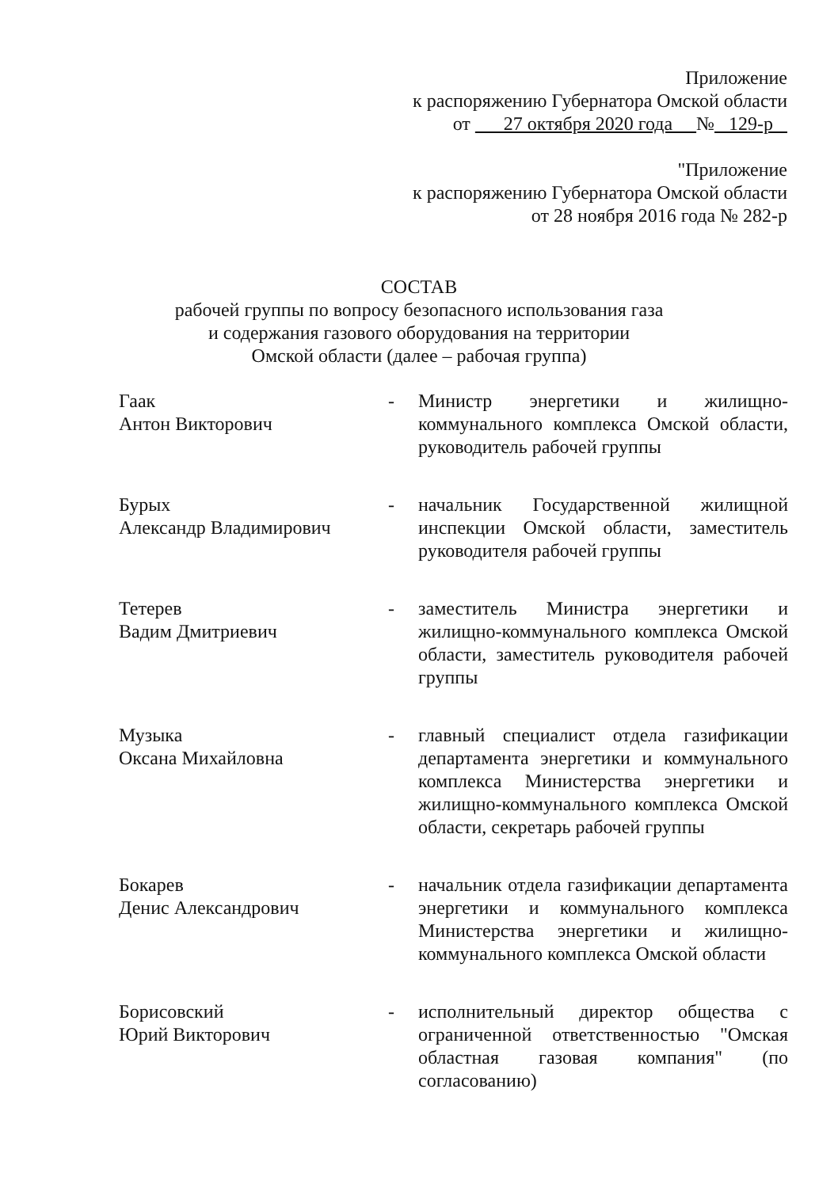Приложение
к распоряжению Губернатора Омской области
от 27 октября 2020 года № 129-р
"Приложение
к распоряжению Губернатора Омской области
от 28 ноября 2016 года № 282-р
СОСТАВ
рабочей группы по вопросу безопасного использования газа
и содержания газового оборудования на территории
Омской области (далее – рабочая группа)
Гаак
Антон Викторович
- Министр энергетики и жилищно-коммунального комплекса Омской области, руководитель рабочей группы
Бурых
Александр Владимирович
- начальник Государственной жилищной инспекции Омской области, заместитель руководителя рабочей группы
Тетерев
Вадим Дмитриевич
- заместитель Министра энергетики и жилищно-коммунального комплекса Омской области, заместитель руководителя рабочей группы
Музыка
Оксана Михайловна
- главный специалист отдела газификации департамента энергетики и коммунального комплекса Министерства энергетики и жилищно-коммунального комплекса Омской области, секретарь рабочей группы
Бокарев
Денис Александрович
- начальник отдела газификации департамента энергетики и коммунального комплекса Министерства энергетики и жилищно-коммунального комплекса Омской области
Борисовский
Юрий Викторович
- исполнительный директор общества с ограниченной ответственностью "Омская областная газовая компания" (по согласованию)